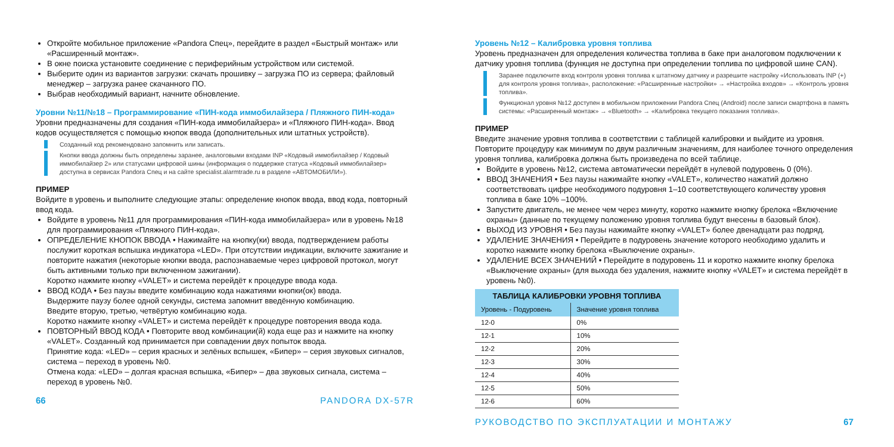Откройте мобильное приложение «Pandora Спец», перейдите в раздел «Быстрый монтаж» или «Расширенный монтаж».
В окне поиска установите соединение с периферийным устройством или системой.
Выберите один из вариантов загрузки: скачать прошивку – загрузка ПО из сервера; файловый менеджер – загрузка ранее скачанного ПО.
Выбрав необходимый вариант, начните обновление.
Уровни №11/№18 – Программирование «ПИН-кода иммобилайзера / Пляжного ПИН-кода»
Уровни предназначены для создания «ПИН-кода иммобилайзера» и «Пляжного ПИН-кода». Ввод кодов осуществляется с помощью кнопок ввода (дополнительных или штатных устройств).
Созданный код рекомендовано запомнить или записать.
Кнопки ввода должны быть определены заранее, аналоговыми входами INP «Кодовый иммобилайзер / Кодовый иммобилайзер 2» или статусами цифровой шины (информация о поддержке статуса «Кодовый иммобилайзер» доступна в сервисах Pandora Спец и на сайте specialist.alarmtrade.ru в разделе «АВТОМОБИЛИ»).
ПРИМЕР
Войдите в уровень и выполните следующие этапы: определение кнопок ввода, ввод кода, повторный ввод кода.
Войдите в уровень №11 для программирования «ПИН-кода иммобилайзера» или в уровень №18 для программирования «Пляжного ПИН-кода».
ОПРЕДЕЛЕНИЕ КНОПОК ВВОДА • Нажимайте на кнопку(ки) ввода, подтверждением работы послужит короткая вспышка индикатора «LED». При отсутствии индикации, включите зажигание и повторите нажатия (некоторые кнопки ввода, распознаваемые через цифровой протокол, могут быть активными только при включенном зажигании).
Коротко нажмите кнопку «VALET» и система перейдёт к процедуре ввода кода.
ВВОД КОДА • Без паузы введите комбинацию кода нажатиями кнопки(ок) ввода.
Выдержите паузу более одной секунды, система запомнит введённую комбинацию.
Введите вторую, третью, четвёртую комбинацию кода.
Коротко нажмите кнопку «VALET» и система перейдёт к процедуре повторения ввода кода.
ПОВТОРНЫЙ ВВОД КОДА • Повторите ввод комбинации(й) кода еще раз и нажмите на кнопку «VALET». Созданный код принимается при совпадении двух попыток ввода.
Принятие кода: «LED» – серия красных и зелёных вспышек, «Бипер» – серия звуковых сигналов, система – переход в уровень №0.
Отмена кода: «LED» – долгая красная вспышка, «Бипер» – два звуковых сигнала, система – переход в уровень №0.
66 PANDORA DX-57R
Уровень №12 – Калибровка уровня топлива
Уровень предназначен для определения количества топлива в баке при аналоговом подключении к датчику уровня топлива (функция не доступна при определении топлива по цифровой шине CAN).
Заранее подключите вход контроля уровня топлива к штатному датчику и разрешите настройку «Использовать INP (+) для контроля уровня топлива», расположение: «Расширенные настройки» → «Настройка входов» → «Контроль уровня топлива».
Функционал уровня №12 доступен в мобильном приложении Pandora Спец (Android) после записи смартфона в память системы: «Расширенный монтаж» → «Bluetooth» → «Калибровка текущего показания топлива».
ПРИМЕР
Введите значение уровня топлива в соответствии с таблицей калибровки и выйдите из уровня. Повторите процедуру как минимум по двум различным значениям, для наиболее точного определения уровня топлива, калибровка должна быть произведена по всей таблице.
Войдите в уровень №12, система автоматически перейдёт в нулевой подуровень 0 (0%).
ВВОД ЗНАЧЕНИЯ • Без паузы нажимайте кнопку «VALET», количество нажатий должно соответствовать цифре необходимого подуровня 1–10 соответствующего количеству уровня топлива в баке 10% –100%.
Запустите двигатель, не менее чем через минуту, коротко нажмите кнопку брелока «Включение охраны» (данные по текущему положению уровня топлива будут внесены в базовый блок).
ВЫХОД ИЗ УРОВНЯ • Без паузы нажимайте кнопку «VALET» более двенадцати раз подряд.
УДАЛЕНИЕ ЗНАЧЕНИЯ • Перейдите в подуровень значение которого необходимо удалить и коротко нажмите кнопку брелока «Выключение охраны».
УДАЛЕНИЕ ВСЕХ ЗНАЧЕНИЙ • Перейдите в подуровень 11 и коротко нажмите кнопку брелока «Выключение охраны» (для выхода без удаления, нажмите кнопку «VALET» и система перейдёт в уровень №0).
| ТАБЛИЦА КАЛИБРОВКИ УРОВНЯ ТОПЛИВА | |
| --- | --- |
| Уровень - Подуровень | Значение уровня топлива |
| 12-0 | 0% |
| 12-1 | 10% |
| 12-2 | 20% |
| 12-3 | 30% |
| 12-4 | 40% |
| 12-5 | 50% |
| 12-6 | 60% |
РУКОВОДСТВО ПО ЭКСПЛУАТАЦИИ И МОНТАЖУ 67